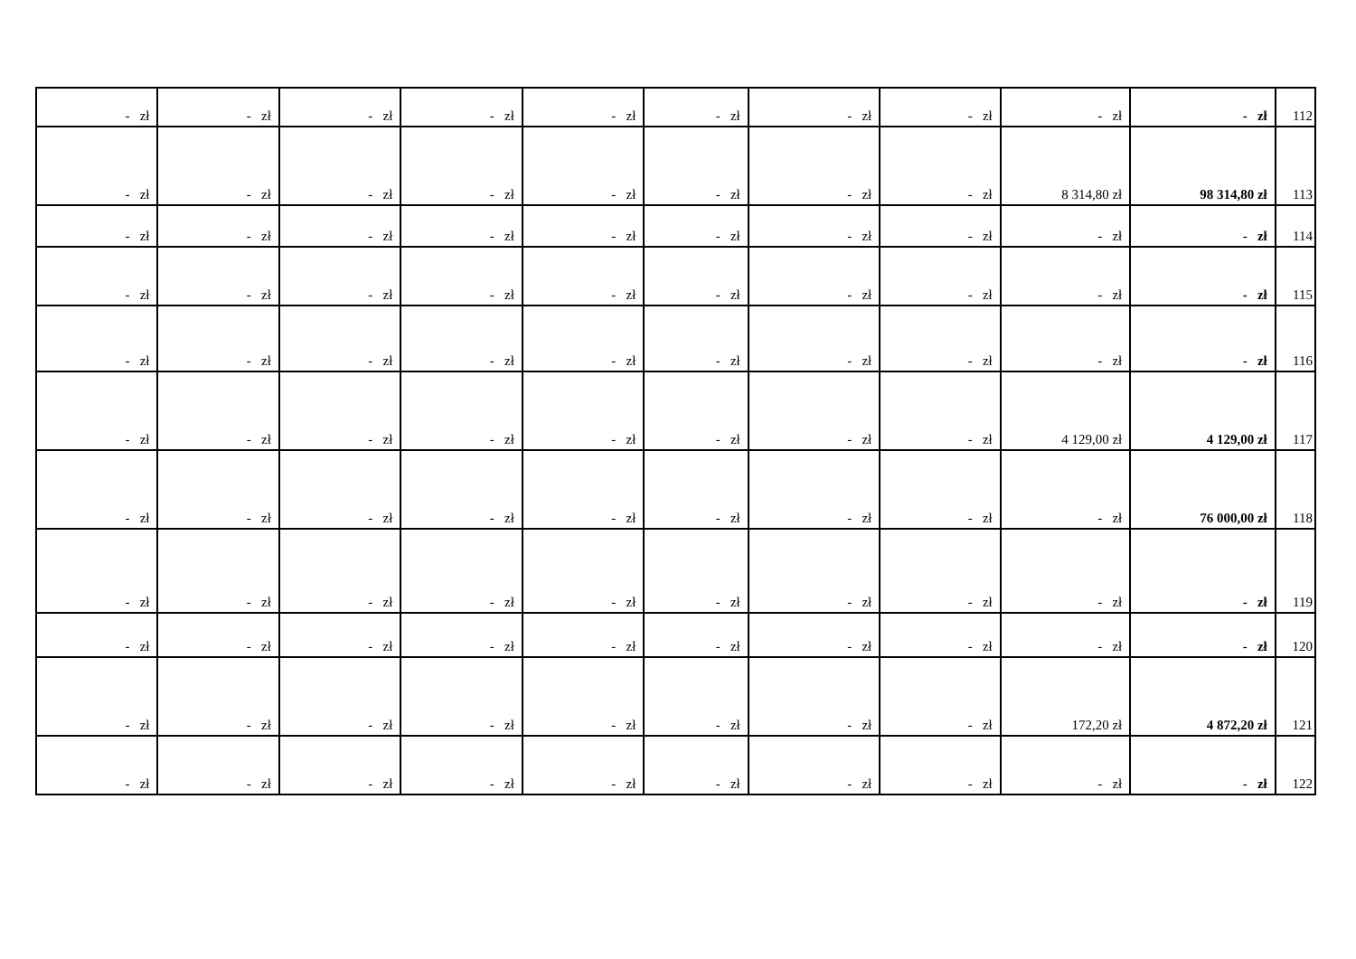| - zł | - zł | - zł | - zł | - zł | - zł | - zł | - zł | - zł | - zł | 112 |
| - zł | - zł | - zł | - zł | - zł | - zł | - zł | - zł | 8 314,80 zł | 98 314,80 zł | 113 |
| - zł | - zł | - zł | - zł | - zł | - zł | - zł | - zł | - zł | - zł | 114 |
| - zł | - zł | - zł | - zł | - zł | - zł | - zł | - zł | - zł | - zł | 115 |
| - zł | - zł | - zł | - zł | - zł | - zł | - zł | - zł | - zł | - zł | 116 |
| - zł | - zł | - zł | - zł | - zł | - zł | - zł | - zł | 4 129,00 zł | 4 129,00 zł | 117 |
| - zł | - zł | - zł | - zł | - zł | - zł | - zł | - zł | - zł | 76 000,00 zł | 118 |
| - zł | - zł | - zł | - zł | - zł | - zł | - zł | - zł | - zł | - zł | 119 |
| - zł | - zł | - zł | - zł | - zł | - zł | - zł | - zł | - zł | - zł | 120 |
| - zł | - zł | - zł | - zł | - zł | - zł | - zł | - zł | 172,20 zł | 4 872,20 zł | 121 |
| - zł | - zł | - zł | - zł | - zł | - zł | - zł | - zł | - zł | - zł | 122 |